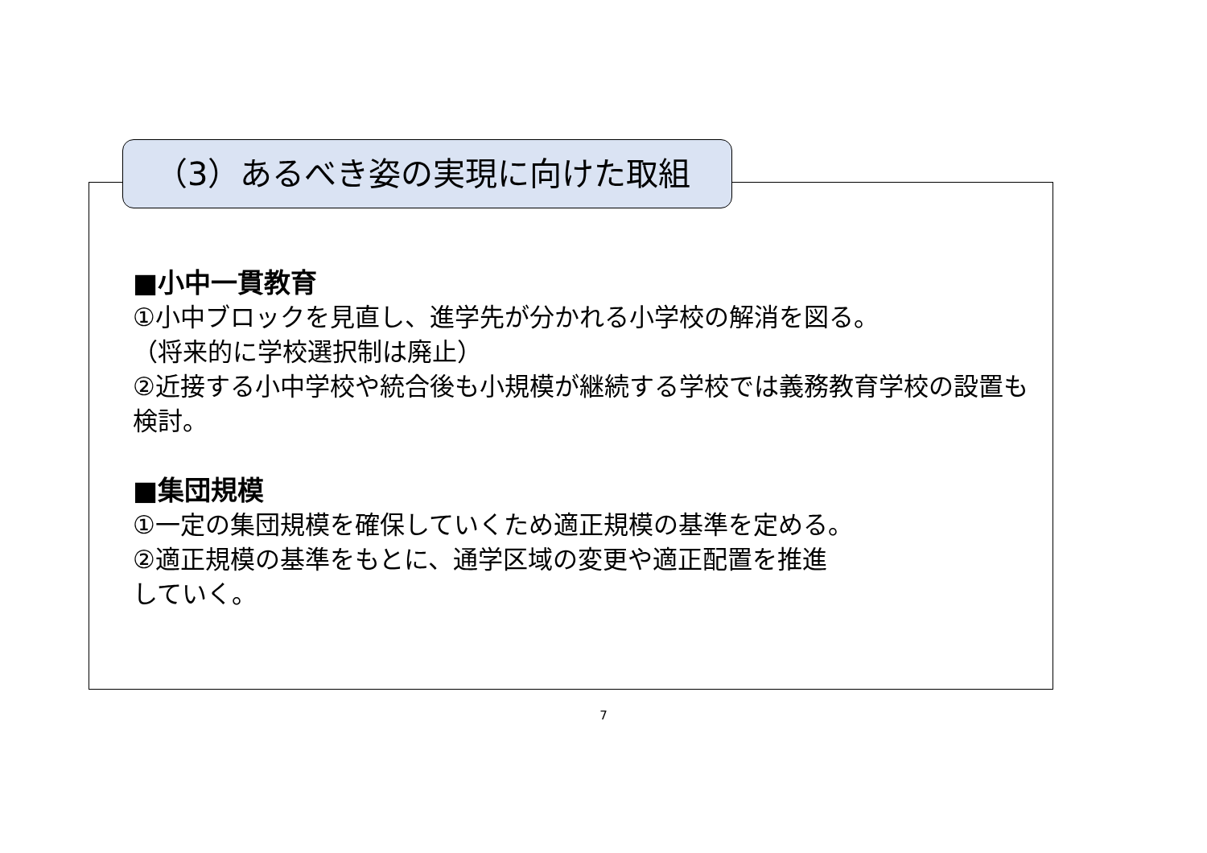（3）あるべき姿の実現に向けた取組
■小中一貫教育
①小中ブロックを見直し、進学先が分かれる小学校の解消を図る。
（将来的に学校選択制は廃止）
②近接する小中学校や統合後も小規模が継続する学校では義務教育学校の設置も検討。
■集団規模
①一定の集団規模を確保していくため適正規模の基準を定める。
②適正規模の基準をもとに、通学区域の変更や適正配置を推進
していく。
7